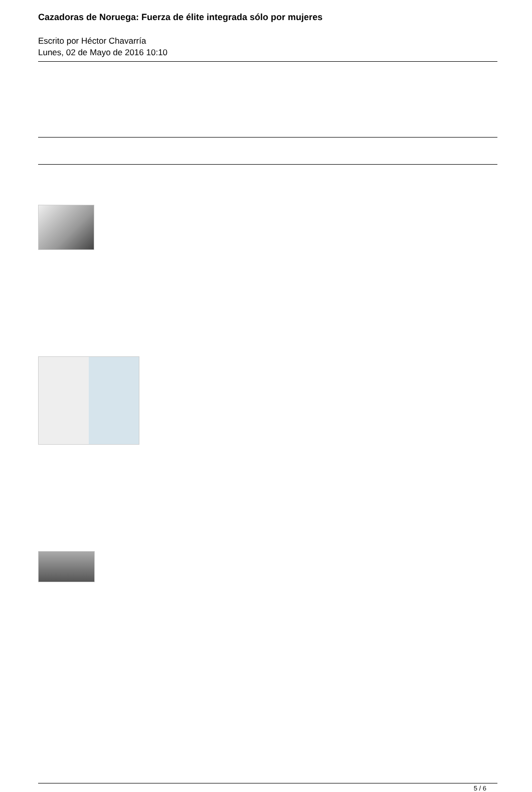Cazadoras de Noruega: Fuerza de élite integrada sólo por mujeres
Escrito por Héctor Chavarría
Lunes, 02 de Mayo de 2016 10:10
5 / 6